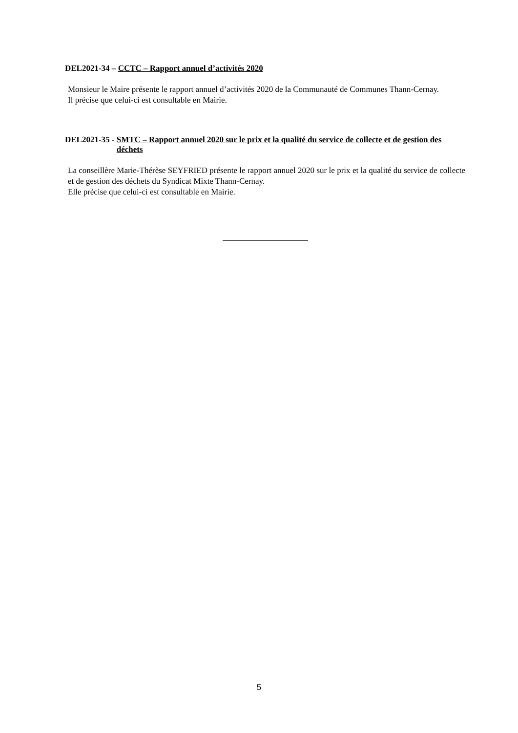DEL2021-34 – CCTC – Rapport annuel d’activités 2020
Monsieur le Maire présente le rapport annuel d’activités 2020 de la Communauté de Communes Thann-Cernay.
Il précise que celui-ci est consultable en Mairie.
DEL2021-35 - SMTC – Rapport annuel 2020 sur le prix et la qualité du service de collecte et de gestion des déchets
La conseillère Marie-Thérèse SEYFRIED présente le rapport annuel 2020 sur le prix et la qualité du service de collecte et de gestion des déchets du Syndicat Mixte Thann-Cernay.
Elle précise que celui-ci est consultable en Mairie.
5